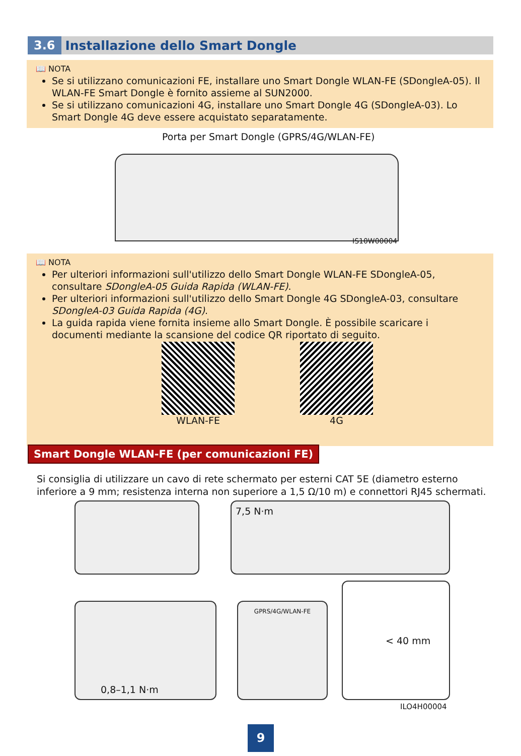3.6 Installazione dello Smart Dongle
📖 NOTA
Se si utilizzano comunicazioni FE, installare uno Smart Dongle WLAN-FE (SDongleA-05). Il WLAN-FE Smart Dongle è fornito assieme al SUN2000.
Se si utilizzano comunicazioni 4G, installare uno Smart Dongle 4G (SDongleA-03). Lo Smart Dongle 4G deve essere acquistato separatamente.
Porta per Smart Dongle (GPRS/4G/WLAN-FE)
IS10W00004
📖 NOTA
Per ulteriori informazioni sull'utilizzo dello Smart Dongle WLAN-FE SDongleA-05, consultare SDongleA-05 Guida Rapida (WLAN-FE).
Per ulteriori informazioni sull'utilizzo dello Smart Dongle 4G SDongleA-03, consultare SDongleA-03 Guida Rapida (4G).
La guida rapida viene fornita insieme allo Smart Dongle. È possibile scaricare i documenti mediante la scansione del codice QR riportato di seguito.
WLAN-FE 4G
Smart Dongle WLAN-FE (per comunicazioni FE)
Si consiglia di utilizzare un cavo di rete schermato per esterni CAT 5E (diametro esterno inferiore a 9 mm; resistenza interna non superiore a 1,5 Ω/10 m) e connettori RJ45 schermati.
7,5 N·m
0,8–1,1 N·m GPRS/4G/WLAN-FE
< 40 mm
ILO4H00004
9